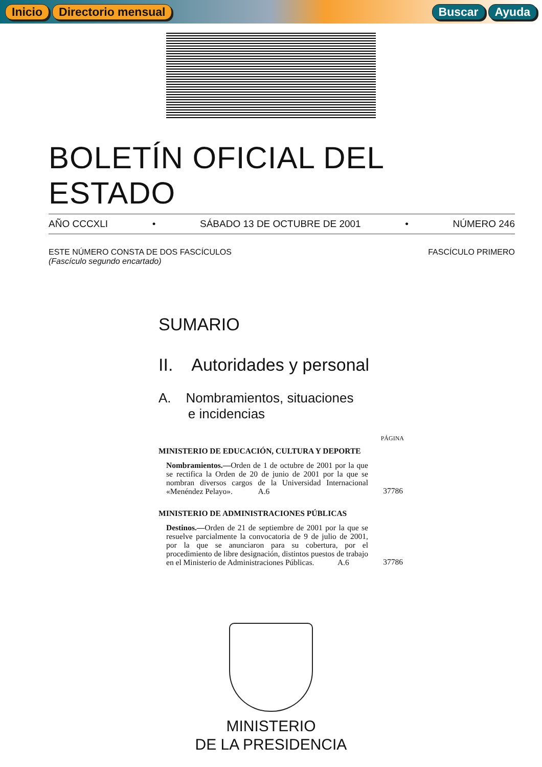Inicio Directorio mensual Buscar Ayuda
BOLETÍN OFICIAL DEL ESTADO
AÑO CCCXLI • SÁBADO 13 DE OCTUBRE DE 2001 • NÚMERO 246
ESTE NÚMERO CONSTA DE DOS FASCÍCULOS
(Fascículo segundo encartado)
FASCÍCULO PRIMERO
SUMARIO
II. Autoridades y personal
A. Nombramientos, situaciones
e incidencias
PÁGINA
MINISTERIO DE EDUCACIÓN, CULTURA Y DEPORTE
Nombramientos.—Orden de 1 de octubre de 2001 por la que se rectifica la Orden de 20 de junio de 2001 por la que se nombran diversos cargos de la Universidad Internacional «Menéndez Pelayo». A.6
37786
MINISTERIO DE ADMINISTRACIONES PÚBLICAS
Destinos.—Orden de 21 de septiembre de 2001 por la que se resuelve parcialmente la convocatoria de 9 de julio de 2001, por la que se anunciaron para su cobertura, por el procedimiento de libre designación, distintos puestos de trabajo en el Ministerio de Administraciones Públicas. A.6
37786
MINISTERIO
DE LA PRESIDENCIA